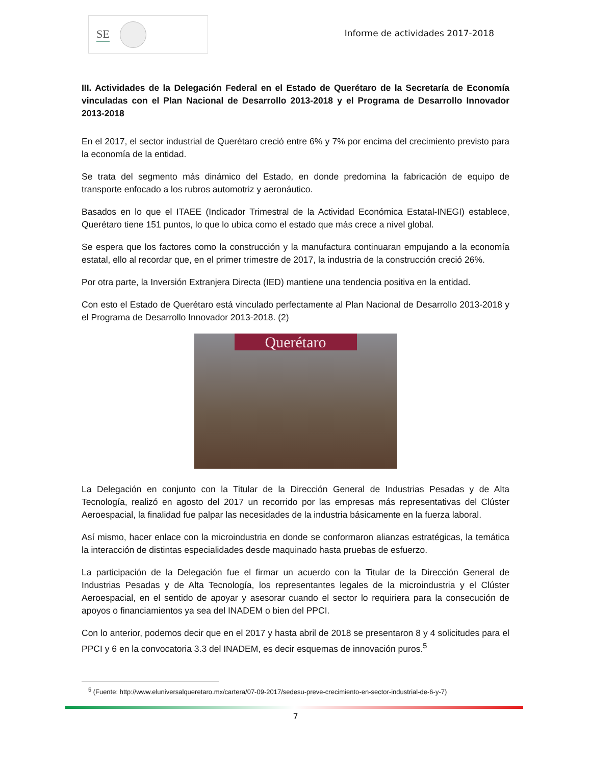SE
Informe de actividades 2017-2018
III. Actividades de la Delegación Federal en el Estado de Querétaro de la Secretaría de Economía vinculadas con el Plan Nacional de Desarrollo 2013-2018 y el Programa de Desarrollo Innovador 2013-2018
En el 2017, el sector industrial de Querétaro creció entre 6% y 7% por encima del crecimiento previsto para la economía de la entidad.
Se trata del segmento más dinámico del Estado, en donde predomina la fabricación de equipo de transporte enfocado a los rubros automotriz y aeronáutico.
Basados en lo que el ITAEE (Indicador Trimestral de la Actividad Económica Estatal-INEGI) establece, Querétaro tiene 151 puntos, lo que lo ubica como el estado que más crece a nivel global.
Se espera que los factores como la construcción y la manufactura continuaran empujando a la economía estatal, ello al recordar que, en el primer trimestre de 2017, la industria de la construcción creció 26%.
Por otra parte, la Inversión Extranjera Directa (IED) mantiene una tendencia positiva en la entidad.
Con esto el Estado de Querétaro está vinculado perfectamente al Plan Nacional de Desarrollo 2013-2018 y el Programa de Desarrollo Innovador 2013-2018. (2)
Querétaro
La Delegación en conjunto con la Titular de la Dirección General de Industrias Pesadas y de Alta Tecnología, realizó en agosto del 2017 un recorrido por las empresas más representativas del Clúster Aeroespacial, la finalidad fue palpar las necesidades de la industria básicamente en la fuerza laboral.
Así mismo, hacer enlace con la microindustria en donde se conformaron alianzas estratégicas, la temática la interacción de distintas especialidades desde maquinado hasta pruebas de esfuerzo.
La participación de la Delegación fue el firmar un acuerdo con la Titular de la Dirección General de Industrias Pesadas y de Alta Tecnología, los representantes legales de la microindustria y el Clúster Aeroespacial, en el sentido de apoyar y asesorar cuando el sector lo requiriera para la consecución de apoyos o financiamientos ya sea del INADEM o bien del PPCI.
Con lo anterior, podemos decir que en el 2017 y hasta abril de 2018 se presentaron 8 y 4 solicitudes para el PPCI y 6 en la convocatoria 3.3 del INADEM, es decir esquemas de innovación puros.<sup>5</sup>
<sup>5</sup> (Fuente: http://www.eluniversalqueretaro.mx/cartera/07-09-2017/sedesu-preve-crecimiento-en-sector-industrial-de-6-y-7)
7